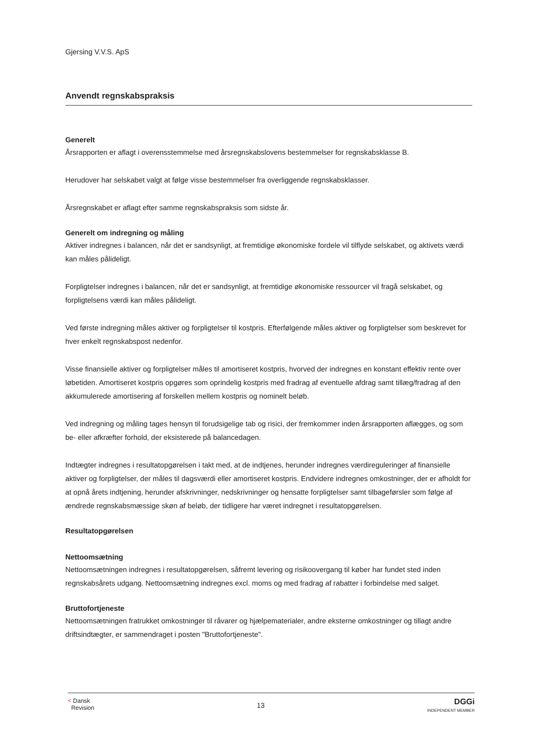Gjersing V.V.S. ApS
Anvendt regnskabspraksis
Generelt
Årsrapporten er aflagt i overensstemmelse med årsregnskabslovens bestemmelser for regnskabsklasse B.
Herudover har selskabet valgt at følge visse bestemmelser fra overliggende regnskabsklasser.
Årsregnskabet er aflagt efter samme regnskabspraksis som sidste år.
Generelt om indregning og måling
Aktiver indregnes i balancen, når det er sandsynligt, at fremtidige økonomiske fordele vil tilflyde selskabet, og aktivets værdi kan måles pålideligt.
Forpligtelser indregnes i balancen, når det er sandsynligt, at fremtidige økonomiske ressourcer vil fragå selskabet, og forpligtelsens værdi kan måles pålideligt.
Ved første indregning måles aktiver og forpligtelser til kostpris. Efterfølgende måles aktiver og forpligtelser som beskrevet for hver enkelt regnskabspost nedenfor.
Visse finansielle aktiver og forpligtelser måles til amortiseret kostpris, hvorved der indregnes en konstant effektiv rente over løbetiden. Amortiseret kostpris opgøres som oprindelig kostpris med fradrag af eventuelle afdrag samt tillæg/fradrag af den akkumulerede amortisering af forskellen mellem kostpris og nominelt beløb.
Ved indregning og måling tages hensyn til forudsigelige tab og risici, der fremkommer inden årsrapporten aflægges, og som be- eller afkræfter forhold, der eksisterede på balancedagen.
Indtægter indregnes i resultatopgørelsen i takt med, at de indtjenes, herunder indregnes værdireguleringer af finansielle aktiver og forpligtelser, der måles til dagsværdi eller amortiseret kostpris. Endvidere indregnes omkostninger, der er afholdt for at opnå årets indtjening, herunder afskrivninger, nedskrivninger og hensatte forpligtelser samt tilbageførsler som følge af ændrede regnskabsmæssige skøn af beløb, der tidligere har været indregnet i resultatopgørelsen.
Resultatopgørelsen
Nettoomsætning
Nettoomsætningen indregnes i resultatopgørelsen, såfremt levering og risikoovergang til køber har fundet sted inden regnskabsårets udgang. Nettoomsætning indregnes excl. moms og med fradrag af rabatter i forbindelse med salget.
Bruttofortjeneste
Nettoomsætningen fratrukket omkostninger til råvarer og hjælpematerialer, andre eksterne omkostninger og tillagt andre driftsindtægter, er sammendraget i posten "Bruttofortjeneste".
< Dansk
Revision
13
DGGi
INDEPENDENT MEMBER